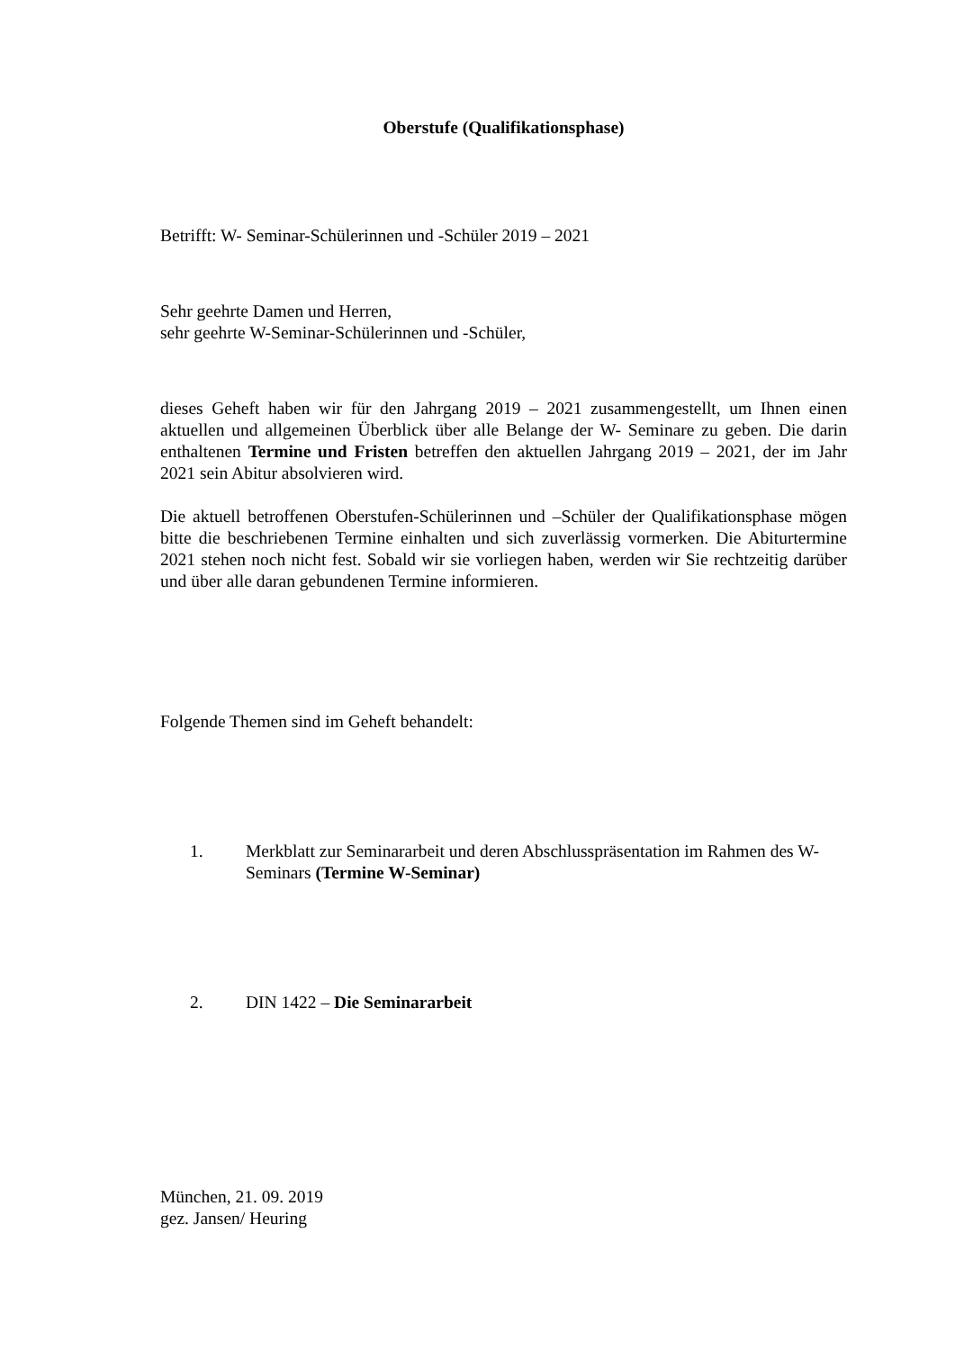Oberstufe (Qualifikationsphase)
Betrifft: W- Seminar-Schülerinnen und -Schüler 2019 – 2021
Sehr geehrte Damen und Herren,
sehr geehrte W-Seminar-Schülerinnen und -Schüler,
dieses Geheft haben wir für den Jahrgang 2019 – 2021 zusammengestellt, um Ihnen einen aktuellen und allgemeinen Überblick über alle Belange der W- Seminare zu geben. Die darin enthaltenen Termine und Fristen betreffen den aktuellen Jahrgang 2019 – 2021, der im Jahr 2021 sein Abitur absolvieren wird.
Die aktuell betroffenen Oberstufen-Schülerinnen und –Schüler der Qualifikationsphase mögen bitte die beschriebenen Termine einhalten und sich zuverlässig vormerken. Die Abiturtermine 2021 stehen noch nicht fest. Sobald wir sie vorliegen haben, werden wir Sie rechtzeitig darüber und über alle daran gebundenen Termine informieren.
Folgende Themen sind im Geheft behandelt:
1. Merkblatt zur Seminararbeit und deren Abschlusspräsentation im Rahmen des W-Seminars (Termine W-Seminar)
2. DIN 1422 – Die Seminararbeit
München, 21. 09. 2019
gez. Jansen/ Heuring